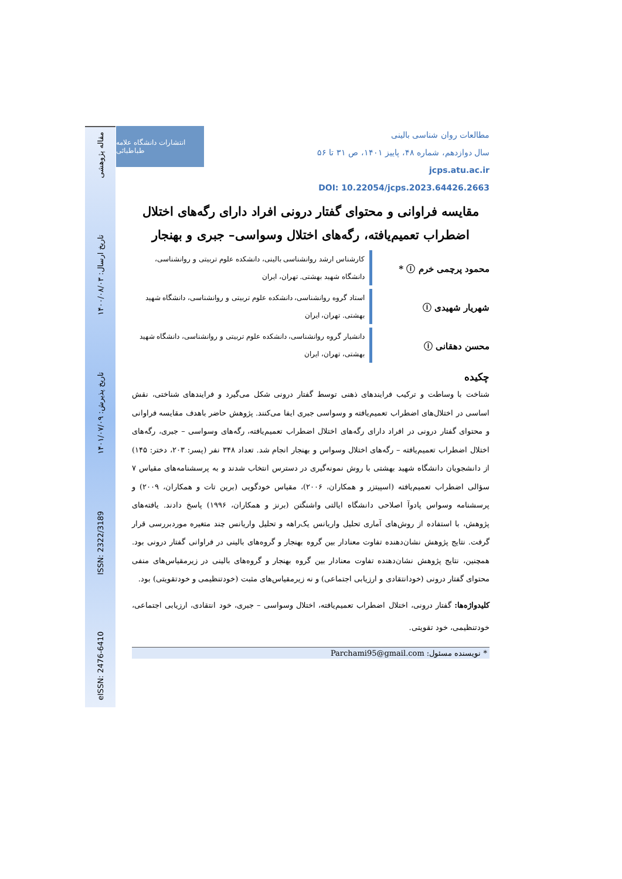eISSN: 2476-6410 ISSN: 2322/3189 تاریخ پذیرش: ۱۴۰۱/۰۷/۰۹ تاریخ ارسال: ۱۴۰۰/۰۸/۰۳ مقاله پژوهشی
انتشارات دانشگاه علامه طباطبائی
مطالعات روان شناسی بالینی
سال دوازدهم، شماره ۴۸، پاییز ۱۴۰۱، ص ۳۱ تا ۵۶
jcps.atu.ac.ir
DOI: 10.22054/jcps.2023.64426.2663
مقایسه فراوانی و محتوای گفتار درونی افراد دارای رگه‌های اختلال اضطراب تعمیم‌یافته، رگه‌های اختلال وسواسی– جبری و بهنجار
محمود پرچمی خرم ⓘ *
کارشناس ارشد روانشناسی بالینی، دانشکده علوم تربیتی و روانشناسی، دانشگاه شهید بهشتی. تهران، ایران
شهریار شهیدی ⓘ
استاد گروه روانشناسی، دانشکده علوم تربیتی و روانشناسی، دانشگاه شهید بهشتی. تهران، ایران
محسن دهقانی ⓘ
دانشیار گروه روانشناسی، دانشکده علوم تربیتی و روانشناسی، دانشگاه شهید بهشتی، تهران، ایران
چکیده
شناخت با وساطت و ترکیب فرایندهای ذهنی توسط گفتار درونی شکل می‌گیرد و فرایندهای شناختی، نقش اساسی در اختلال‌های اضطراب تعمیم‌یافته و وسواسی جبری ایفا می‌کنند. پژوهش حاضر باهدف مقایسه فراوانی و محتوای گفتار درونی در افراد دارای رگه‌های اختلال اضطراب تعمیم‌یافته، رگه‌های وسواسی – جبری، رگه‌های اختلال اضطراب تعمیم‌یافته – رگه‌های اختلال وسواس و بهنجار انجام شد. تعداد ۳۴۸ نفر (پسر: ۲۰۳، دختر: ۱۴۵) از دانشجویان دانشگاه شهید بهشتی با روش نمونه‌گیری در دسترس انتخاب شدند و به پرسشنامه‌های مقیاس ۷ سؤالی اضطراب تعمیم‌یافته (اسپیتزر و همکاران، ۲۰۰۶)، مقیاس خودگویی (برین تات و همکاران، ۲۰۰۹) و پرسشنامه وسواس پادوآ اصلاحی دانشگاه ایالتی واشنگتن (برنز و همکاران، ۱۹۹۶) پاسخ دادند. یافته‌های پژوهش، با استفاده از روش‌های آماری تحلیل واریانس یک‌راهه و تحلیل واریانس چند متغیره موردبررسی قرار گرفت. نتایج پژوهش نشان‌دهنده تفاوت معنادار بین گروه بهنجار و گروه‌های بالینی در فراوانی گفتار درونی بود. همچنین، نتایج پژوهش نشان‌دهنده تفاوت معنادار بین گروه بهنجار و گروه‌های بالینی در زیرمقیاس‌های منفی محتوای گفتار درونی (خودانتقادی و ارزیابی اجتماعی) و نه زیرمقیاس‌های مثبت (خودتنظیمی و خودتقویتی) بود.
کلیدواژه‌ها: گفتار درونی، اختلال اضطراب تعمیم‌یافته، اختلال وسواسی – جبری، خود انتقادی، ارزیابی اجتماعی، خودتنظیمی، خود تقویتی.
* نویسنده مسئول: Parchami95@gmail.com